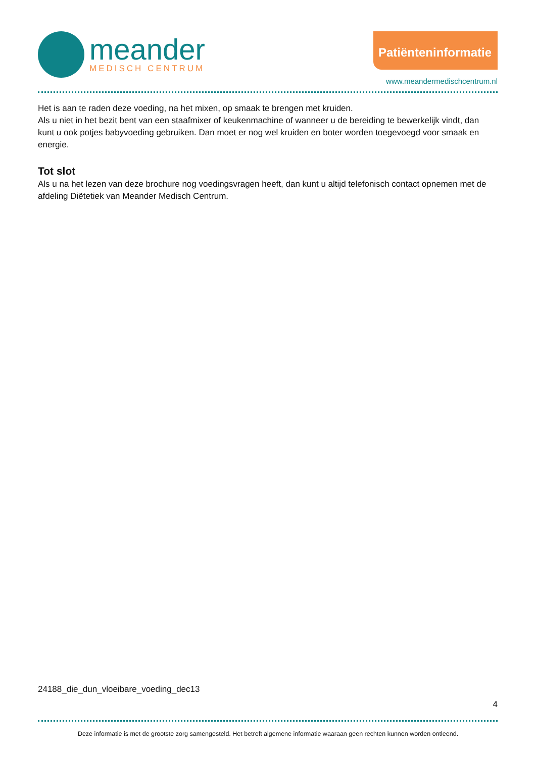meander
MEDISCH CENTRUM
Patiënteninformatie
www.meandermedischcentrum.nl
Het is aan te raden deze voeding, na het mixen, op smaak te brengen met kruiden.
Als u niet in het bezit bent van een staafmixer of keukenmachine of wanneer u de bereiding te bewerkelijk vindt, dan kunt u ook potjes babyvoeding gebruiken. Dan moet er nog wel kruiden en boter worden toegevoegd voor smaak en energie.
Tot slot
Als u na het lezen van deze brochure nog voedingsvragen heeft, dan kunt u altijd telefonisch contact opnemen met de afdeling Diëtetiek van Meander Medisch Centrum.
24188_die_dun_vloeibare_voeding_dec13
4
Deze informatie is met de grootste zorg samengesteld. Het betreft algemene informatie waaraan geen rechten kunnen worden ontleend.